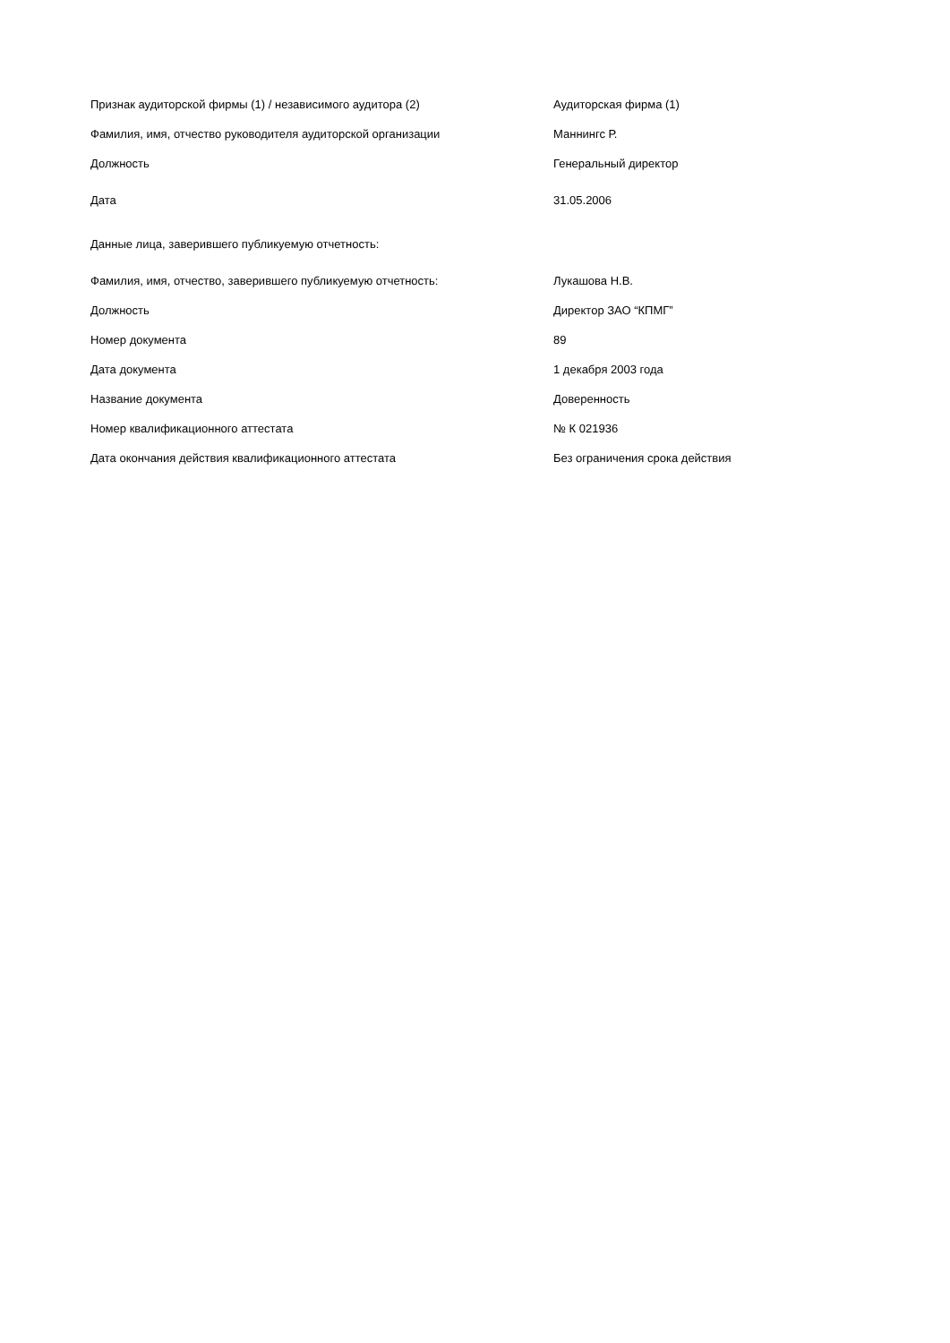| Признак аудиторской фирмы (1) / независимого аудитора (2) | Аудиторская фирма (1) |
| Фамилия, имя, отчество руководителя аудиторской организации | Маннингс Р. |
| Должность | Генеральный директор |
| Дата | 31.05.2006 |
| Данные лица, заверившего публикуемую отчетность: | |
| Фамилия, имя, отчество, заверившего публикуемую отчетность: | Лукашова Н.В. |
| Должность | Директор ЗАО “КПМГ” |
| Номер документа | 89 |
| Дата документа | 1 декабря 2003 года |
| Название документа | Доверенность |
| Номер квалификационного аттестата | № К 021936 |
| Дата окончания действия квалификационного аттестата | Без ограничения срока действия |